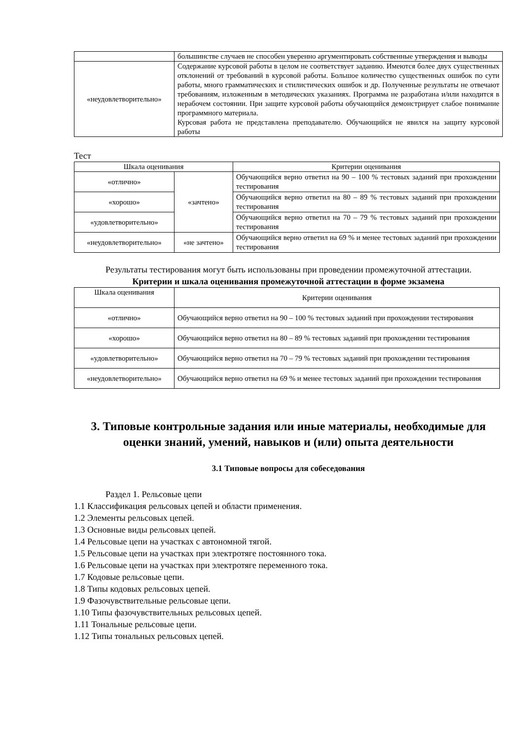| | большинстве случаев не способен уверенно аргументировать собственные утверждения и выводы |
| «неудовлетворительно» | Содержание курсовой работы в целом не соответствует заданию. Имеются более двух существенных отклонений от требований в курсовой работы. Большое количество существенных ошибок по сути работы, много грамматических и стилистических ошибок и др. Полученные результаты не отвечают требованиям, изложенным в методических указаниях. Программа не разработана и/или находится в нерабочем состоянии. При защите курсовой работы обучающийся демонстрирует слабое понимание программного материала. Курсовая работа не представлена преподавателю. Обучающийся не явился на защиту курсовой работы |
Тест
| Шкала оценивания | | Критерии оценивания |
| «отлично» | «зачтено» | Обучающийся верно ответил на 90 – 100 % тестовых заданий при прохождении тестирования |
| «хорошо» | | Обучающийся верно ответил на 80 – 89 % тестовых заданий при прохождении тестирования |
| «удовлетворительно» | | Обучающийся верно ответил на 70 – 79 % тестовых заданий при прохождении тестирования |
| «неудовлетворительно» | «не зачтено» | Обучающийся верно ответил на 69 % и менее тестовых заданий при прохождении тестирования |
Результаты тестирования могут быть использованы при проведении промежуточной аттестации.
Критерии и шкала оценивания промежуточной аттестации в форме экзамена
| Шкала оценивания | Критерии оценивания |
| «отлично» | Обучающийся верно ответил на 90 – 100 % тестовых заданий при прохождении тестирования |
| «хорошо» | Обучающийся верно ответил на 80 – 89 % тестовых заданий при прохождении тестирования |
| «удовлетворительно» | Обучающийся верно ответил на 70 – 79 % тестовых заданий при прохождении тестирования |
| «неудовлетворительно» | Обучающийся верно ответил на 69 % и менее тестовых заданий при прохождении тестирования |
3. Типовые контрольные задания или иные материалы, необходимые для оценки знаний, умений, навыков и (или) опыта деятельности
3.1 Типовые вопросы для собеседования
Раздел 1. Рельсовые цепи
1.1 Классификация рельсовых цепей и области применения.
1.2 Элементы рельсовых цепей.
1.3 Основные виды рельсовых цепей.
1.4 Рельсовые цепи на участках с автономной тягой.
1.5 Рельсовые цепи на участках при электротяге постоянного тока.
1.6 Рельсовые цепи на участках при электротяге переменного тока.
1.7 Кодовые рельсовые цепи.
1.8 Типы кодовых рельсовых цепей.
1.9 Фазочувствительные рельсовые цепи.
1.10 Типы фазочувствительных рельсовых цепей.
1.11 Тональные рельсовые цепи.
1.12 Типы тональных рельсовых цепей.